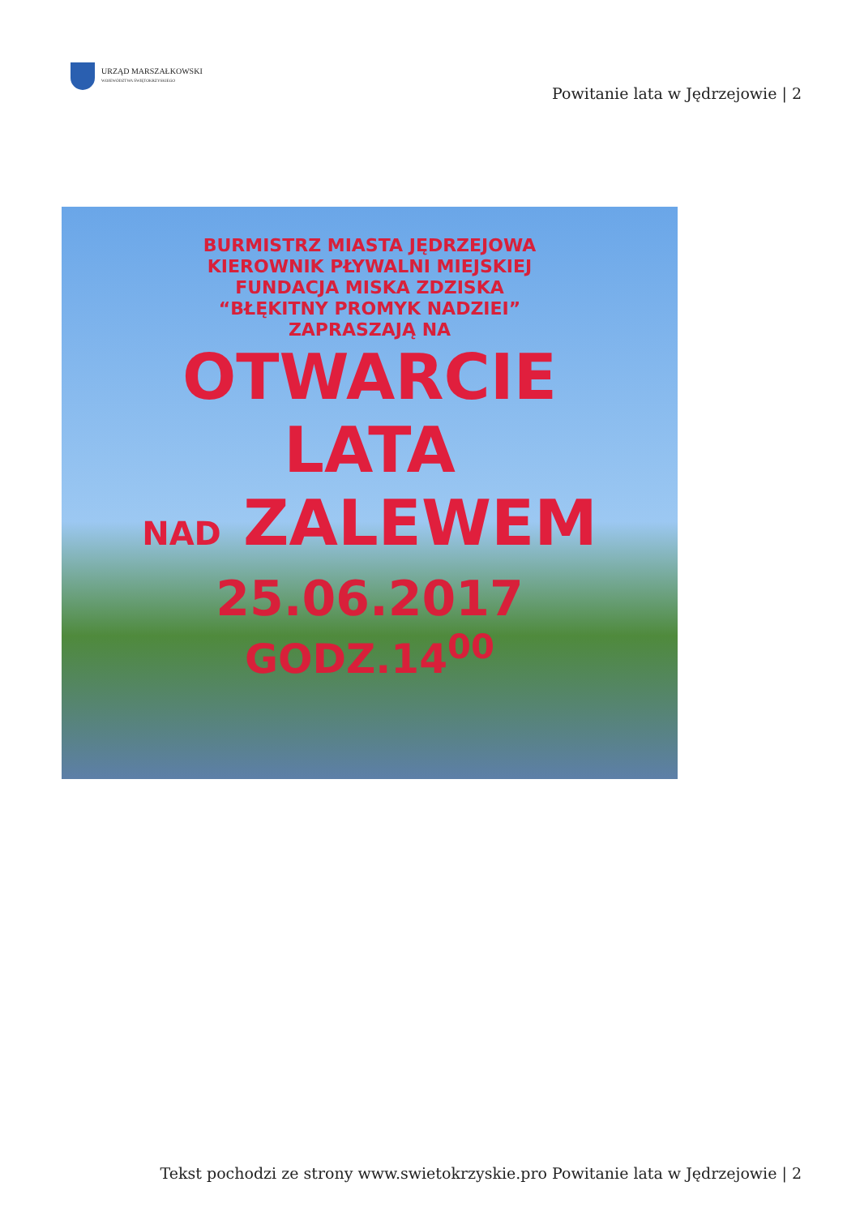URZĄD MARSZAŁKOWSKI
WOJEWÓDZTWA ŚWIĘTOKRZYSKIEGO
Powitanie lata w Jędrzejowie | 2
BURMISTRZ MIASTA JĘDRZEJOWA
KIEROWNIK PŁYWALNI MIEJSKIEJ
FUNDACJA MISKA ZDZISKA
“BŁĘKITNY PROMYK NADZIEI”
ZAPRASZAJĄ NA
OTWARCIE
LATA
NAD ZALEWEM
25.06.2017
GODZ.14<sup>00</sup>
Tekst pochodzi ze strony www.swietokrzyskie.pro Powitanie lata w Jędrzejowie | 2